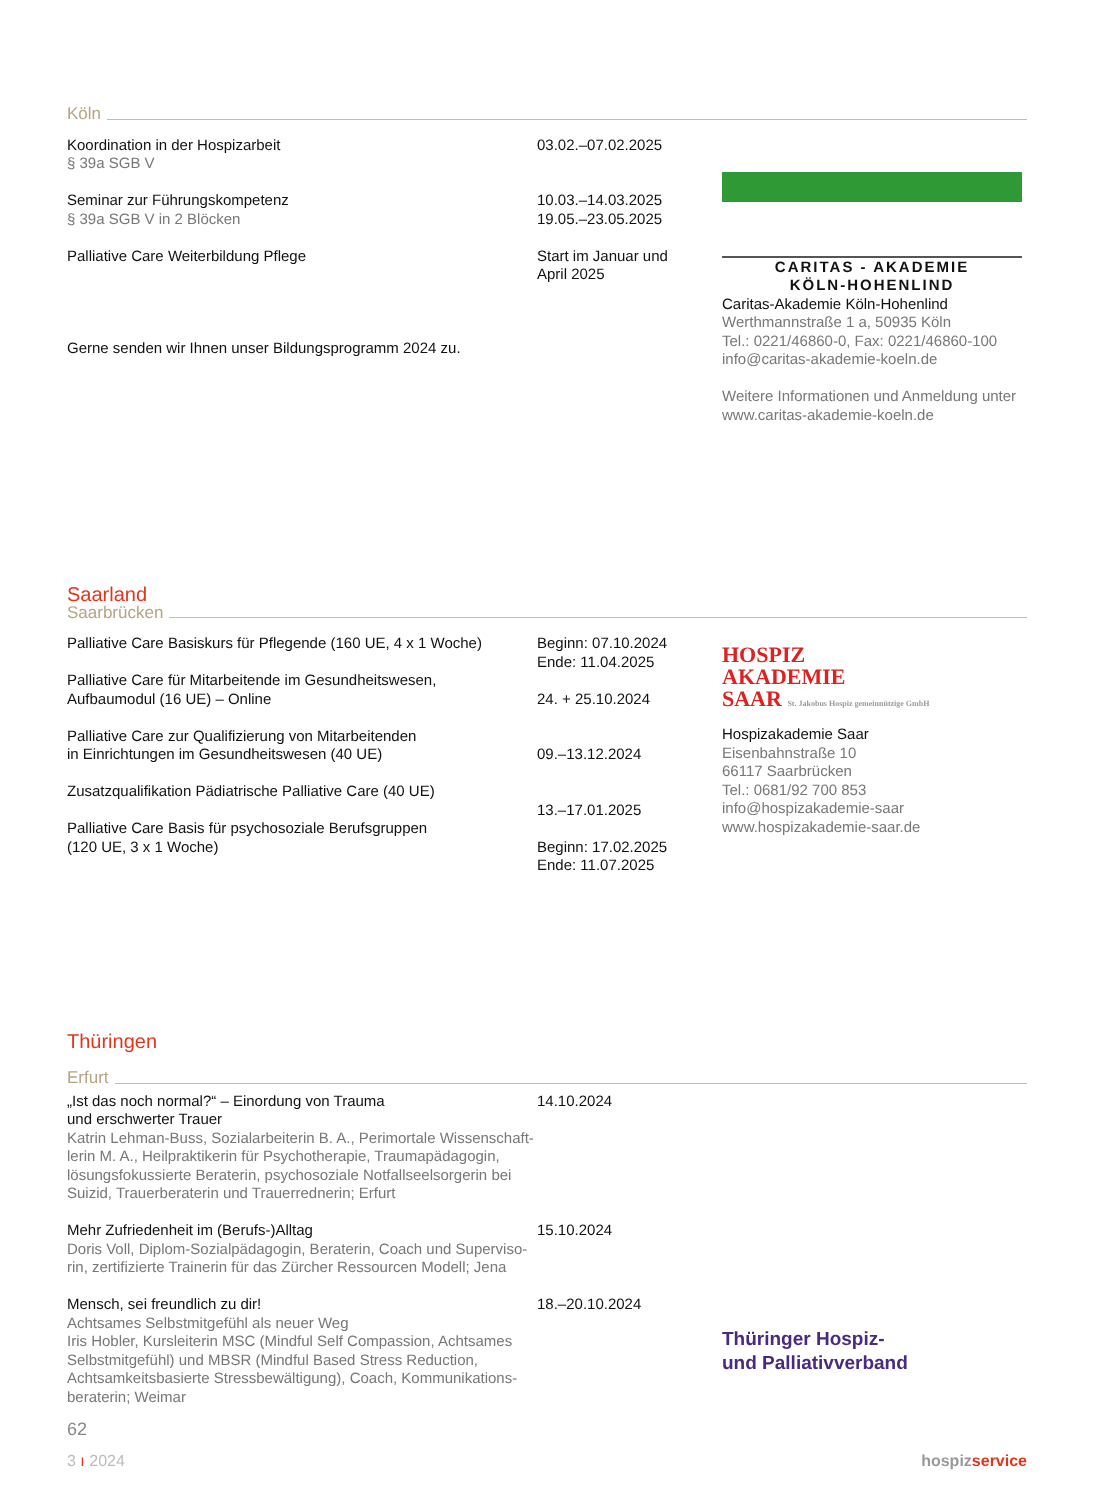Köln
Koordination in der Hospizarbeit
§ 39a SGB V
Seminar zur Führungskompetenz
§ 39a SGB V in 2 Blöcken
Palliative Care Weiterbildung Pflege
Gerne senden wir Ihnen unser Bildungsprogramm 2024 zu.
03.02.–07.02.2025
10.03.–14.03.2025
19.05.–23.05.2025
Start im Januar und
April 2025
CARITAS - AKADEMIE
KÖLN-HOHENLIND
Caritas-Akademie Köln-Hohenlind
Werthmannstraße 1 a, 50935 Köln
Tel.: 0221/46860-0, Fax: 0221/46860-100
info@caritas-akademie-koeln.de
Weitere Informationen und Anmeldung unter
www.caritas-akademie-koeln.de
Saarland
Saarbrücken
Palliative Care Basiskurs für Pflegende (160 UE, 4 x 1 Woche)
Palliative Care für Mitarbeitende im Gesundheitswesen,
Aufbaumodul (16 UE) – Online
Palliative Care zur Qualifizierung von Mitarbeitenden
in Einrichtungen im Gesundheitswesen (40 UE)
Zusatzqualifikation Pädiatrische Palliative Care (40 UE)
Palliative Care Basis für psychosoziale Berufsgruppen
(120 UE, 3 x 1 Woche)
Beginn: 07.10.2024
Ende: 11.04.2025
24. + 25.10.2024
09.–13.12.2024
13.–17.01.2025
Beginn: 17.02.2025
Ende: 11.07.2025
HOSPIZ
AKADEMIE
SAAR St. Jakobus Hospiz gemeinnützige GmbH
Hospizakademie Saar
Eisenbahnstraße 10
66117 Saarbrücken
Tel.: 0681/92 700 853
info@hospizakademie-saar
www.hospizakademie-saar.de
Thüringen
Erfurt
„Ist das noch normal?“ – Einordung von Trauma
und erschwerter Trauer
Katrin Lehman-Buss, Sozialarbeiterin B. A., Perimortale Wissenschaft-lerin M. A., Heilpraktikerin für Psychotherapie, Traumapädagogin, lösungsfokussierte Beraterin, psychosoziale Notfallseelsorgerin bei Suizid, Trauerberaterin und Trauerrednerin; Erfurt
Mehr Zufriedenheit im (Berufs-)Alltag
Doris Voll, Diplom-Sozialpädagogin, Beraterin, Coach und Superviso-rin, zertifizierte Trainerin für das Zürcher Ressourcen Modell; Jena
Mensch, sei freundlich zu dir!
Achtsames Selbstmitgefühl als neuer Weg
Iris Hobler, Kursleiterin MSC (Mindful Self Compassion, Achtsames Selbstmitgefühl) und MBSR (Mindful Based Stress Reduction, Achtsamkeitsbasierte Stressbewältigung), Coach, Kommunikations-beraterin; Weimar
14.10.2024
15.10.2024
18.–20.10.2024
Thüringer Hospiz-
und Palliativverband
62
3 ı 2024 hospizservice